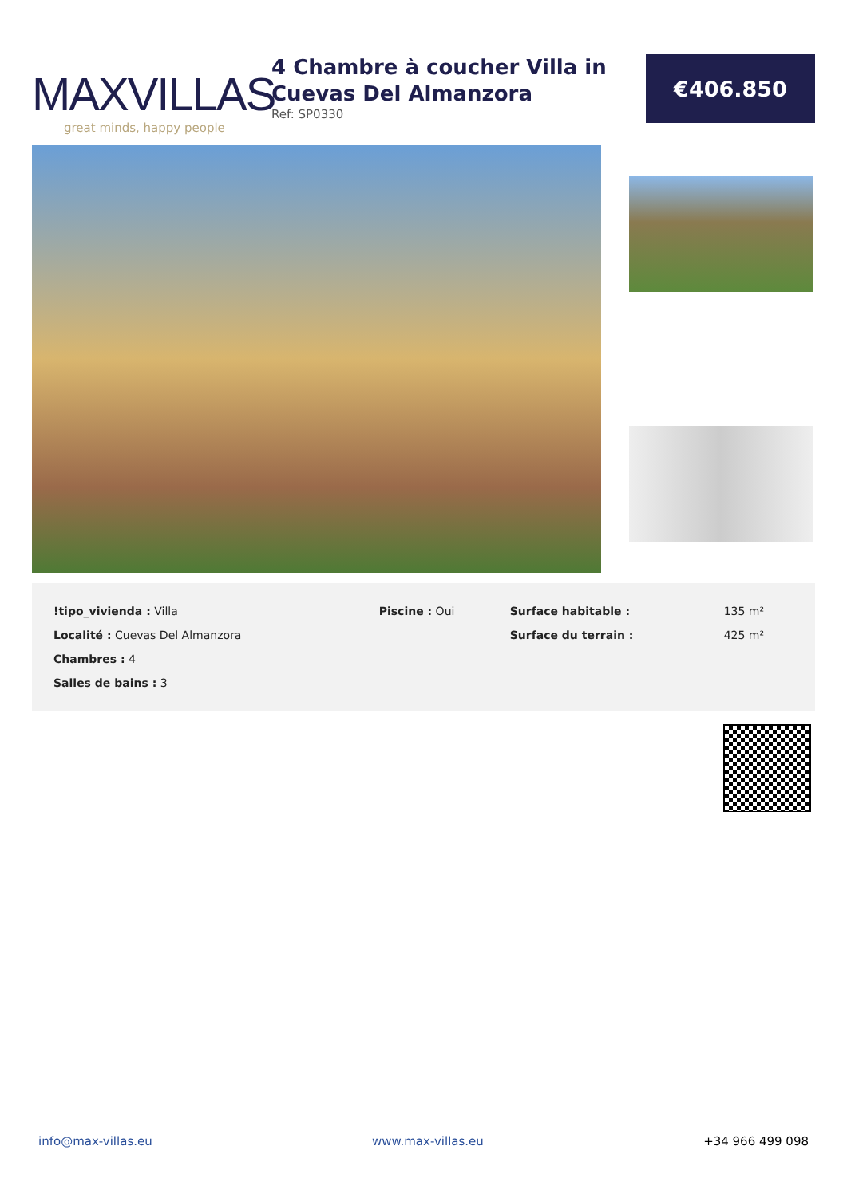MAXVILLAS
great minds, happy people
4 Chambre à coucher Villa in Cuevas Del Almanzora
Ref: SP0330
€406.850
| !tipo_vivienda : Villa | Piscine : Oui | Surface habitable : | 135 m² |
| Localité : Cuevas Del Almanzora | | Surface du terrain : | 425 m² |
| Chambres : 4 | | | |
| Salles de bains : 3 | | | |
info@max-villas.eu www.max-villas.eu +34 966 499 098